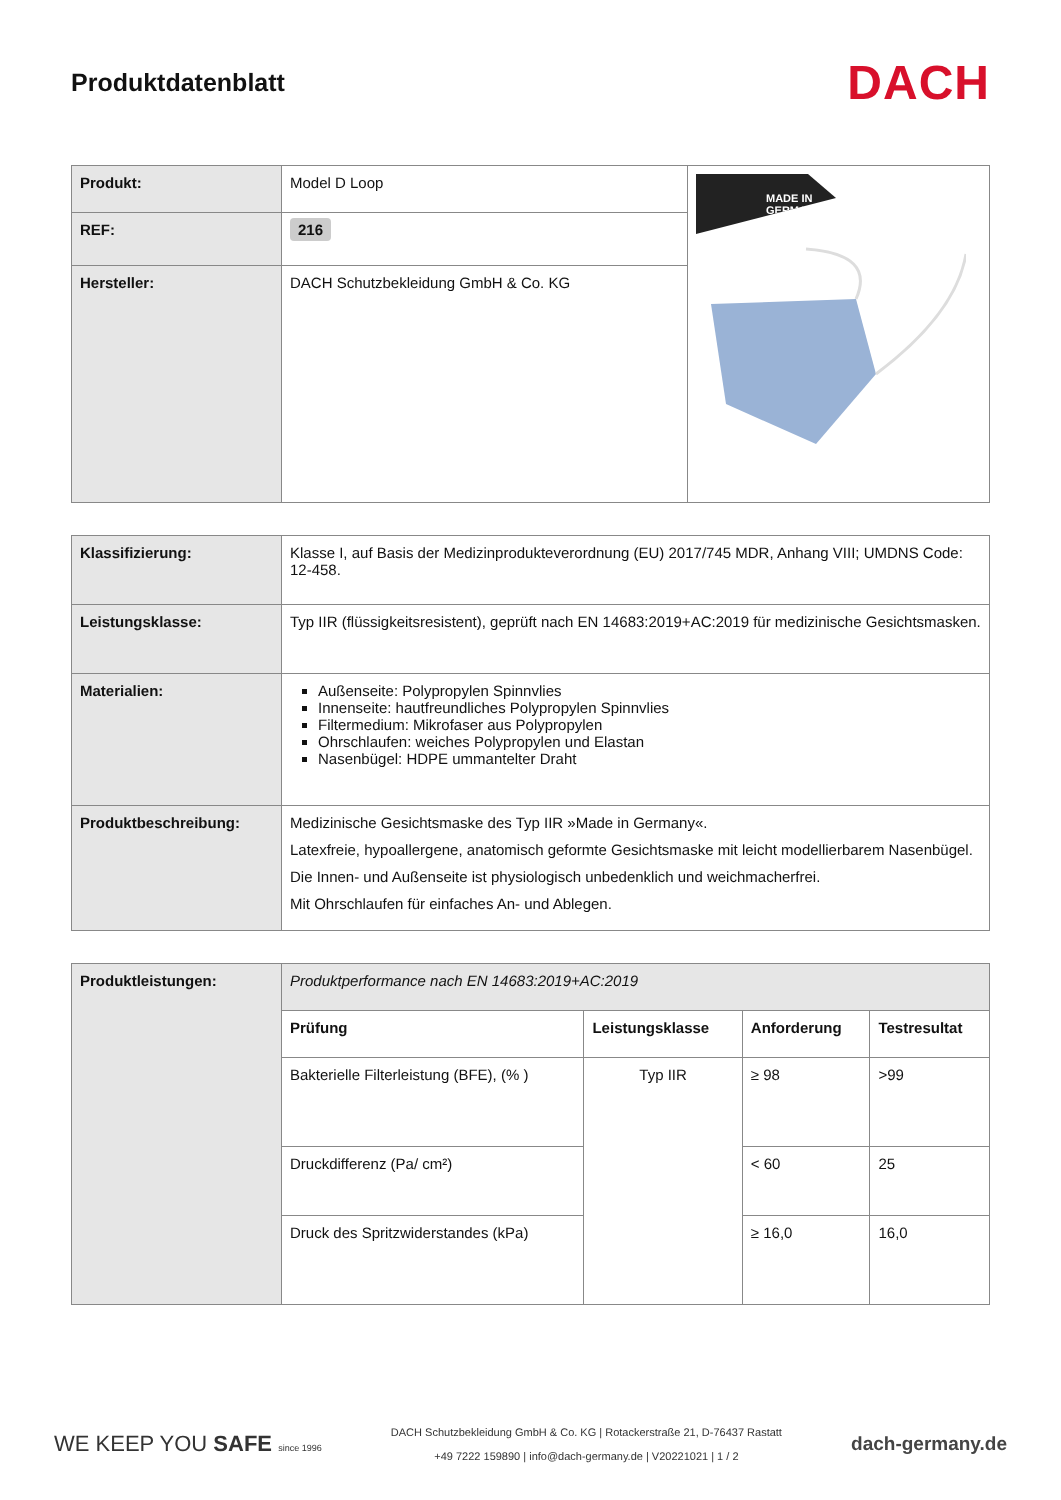Produktdatenblatt
DACH
| Produkt: | Model D Loop | MADE IN GERMANY |
| REF: | 216 | |
| Hersteller: | DACH Schutzbekleidung GmbH & Co. KG | |
| Klassifizierung: | Klasse I, auf Basis der Medizinprodukteverordnung (EU) 2017/745 MDR, Anhang VIII; UMDNS Code: 12-458. |
| Leistungsklasse: | Typ IIR (flüssigkeitsresistent), geprüft nach EN 14683:2019+AC:2019 für medizinische Gesichtsmasken. |
| Materialien: | Außenseite: Polypropylen Spinnvlies Innenseite: hautfreundliches Polypropylen Spinnvlies Filtermedium: Mikrofaser aus Polypropylen Ohrschlaufen: weiches Polypropylen und Elastan Nasenbügel: HDPE ummantelter Draht |
| Produktbeschreibung: | Medizinische Gesichtsmaske des Typ IIR »Made in Germany«. Latexfreie, hypoallergene, anatomisch geformte Gesichtsmaske mit leicht modellierbarem Nasenbügel. Die Innen- und Außenseite ist physiologisch unbedenklich und weichmacherfrei. Mit Ohrschlaufen für einfaches An- und Ablegen. |
| Produktleistungen: | Produktperformance nach EN 14683:2019+AC:2019 | | | |
| | Prüfung | Leistungsklasse | Anforderung | Testresultat |
| | Bakterielle Filterleistung (BFE), (% ) | Typ IIR | ≥ 98 | >99 |
| | Druckdifferenz (Pa/ cm²) | | < 60 | 25 |
| | Druck des Spritzwiderstandes (kPa) | | ≥ 16,0 | 16,0 |
WE KEEP YOU SAFE since 1996
DACH Schutzbekleidung GmbH & Co. KG | Rotackerstraße 21, D-76437 Rastatt
+49 7222 159890 | info@dach-germany.de | V20221021 | 1 / 2
dach-germany.de